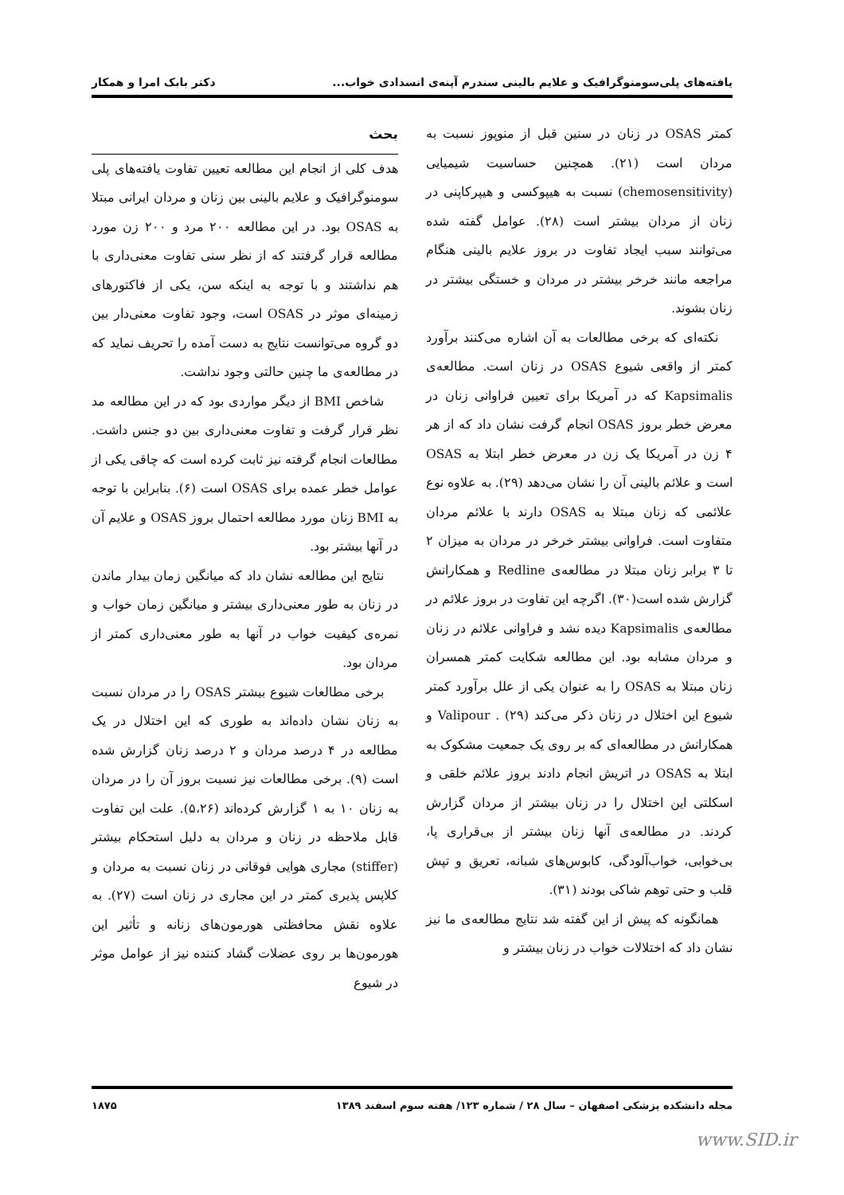یافته‌های پلی‌سومنوگرافیک و علایم بالینی سندرم آپنه‌ی انسدادی خواب... دکتر بابک امرا و همکار
بحث
هدف کلی از انجام این مطالعه تعیین تفاوت یافته‌های پلی سومنوگرافیک و علایم بالینی بین زنان و مردان ایرانی مبتلا به OSAS بود. در این مطالعه ۲۰۰ مرد و ۲۰۰ زن مورد مطالعه قرار گرفتند که از نظر سنی تفاوت معنی‌داری با هم نداشتند و با توجه به اینکه سن، یکی از فاکتورهای زمینه‌ای موثر در OSAS است، وجود تفاوت معنی‌دار بین دو گروه می‌توانست نتایج به دست آمده را تحریف نماید که در مطالعه‌ی ما چنین حالتی وجود نداشت.
شاخص BMI از دیگر مواردی بود که در این مطالعه مد نظر قرار گرفت و تفاوت معنی‌داری بین دو جنس داشت. مطالعات انجام گرفته نیز ثابت کرده است که چاقی یکی از عوامل خطر عمده برای OSAS است (۶). بنابراین با توجه به BMI زنان مورد مطالعه احتمال بروز OSAS و علایم آن در آنها بیشتر بود.
نتایج این مطالعه نشان داد که میانگین زمان بیدار ماندن در زنان به طور معنی‌داری بیشتر و میانگین زمان خواب و نمره‌ی کیفیت خواب در آنها به طور معنی‌داری کمتر از مردان بود.
برخی مطالعات شیوع بیشتر OSAS را در مردان نسبت به زنان نشان داده‌اند به طوری که این اختلال در یک مطالعه در ۴ درصد مردان و ۲ درصد زنان گزارش شده است (۹). برخی مطالعات نیز نسبت بروز آن را در مردان به زنان ۱۰ به ۱ گزارش کرده‌اند (۵،۲۶). علت این تفاوت قابل ملاحظه در زنان و مردان به دلیل استحکام بیشتر (stiffer) مجاری هوایی فوقانی در زنان نسبت به مردان و کلاپس پذیری کمتر در این مجاری در زنان است (۲۷). به علاوه نقش محافظتی هورمون‌های زنانه و تأثیر این هورمون‌ها بر روی عضلات گشاد کننده نیز از عوامل موثر در شیوع
کمتر OSAS در زنان در سنین قبل از منوپوز نسبت به مردان است (۲۱). همچنین حساسیت شیمیایی (chemosensitivity) نسبت به هیپوکسی و هیپرکاپنی در زنان از مردان بیشتر است (۲۸). عوامل گفته شده می‌توانند سبب ایجاد تفاوت در بروز علایم بالینی هنگام مراجعه مانند خرخر بیشتر در مردان و خستگی بیشتر در زنان بشوند.
نکته‌ای که برخی مطالعات به آن اشاره می‌کنند برآورد کمتر از واقعی شیوع OSAS در زنان است. مطالعه‌ی Kapsimalis که در آمریکا برای تعیین فراوانی زنان در معرض خطر بروز OSAS انجام گرفت نشان داد که از هر ۴ زن در آمریکا یک زن در معرض خطر ابتلا به OSAS است و علائم بالینی آن را نشان می‌دهد (۲۹). به علاوه نوع علائمی که زنان مبتلا به OSAS دارند با علائم مردان متفاوت است. فراوانی بیشتر خرخر در مردان به میزان ۲ تا ۳ برابر زنان مبتلا در مطالعه‌ی Redline و همکارانش گزارش شده است(۳۰). اگرچه این تفاوت در بروز علائم در مطالعه‌ی Kapsimalis دیده نشد و فراوانی علائم در زنان و مردان مشابه بود. این مطالعه شکایت کمتر همسران زنان مبتلا به OSAS را به عنوان یکی از علل برآورد کمتر شیوع این اختلال در زنان ذکر می‌کند (۲۹) . Valipour و همکارانش در مطالعه‌ای که بر روی یک جمعیت مشکوک به ابتلا به OSAS در اتریش انجام دادند بروز علائم خلقی و اسکلتی این اختلال را در زنان بیشتر از مردان گزارش کردند. در مطالعه‌ی آنها زنان بیشتر از بی‌قراری پا، بی‌خوابی، خواب‌آلودگی، کابوس‌های شبانه، تعریق و تپش قلب و حتی توهم شاکی بودند (۳۱).
همانگونه که پیش از این گفته شد نتایج مطالعه‌ی ما نیز نشان داد که اختلالات خواب در زنان بیشتر و
مجله دانشکده پزشکی اصفهان – سال ۲۸ / شماره ۱۲۳/ هفته سوم اسفند ۱۳۸۹ ۱۸۷۵
www.SID.ir